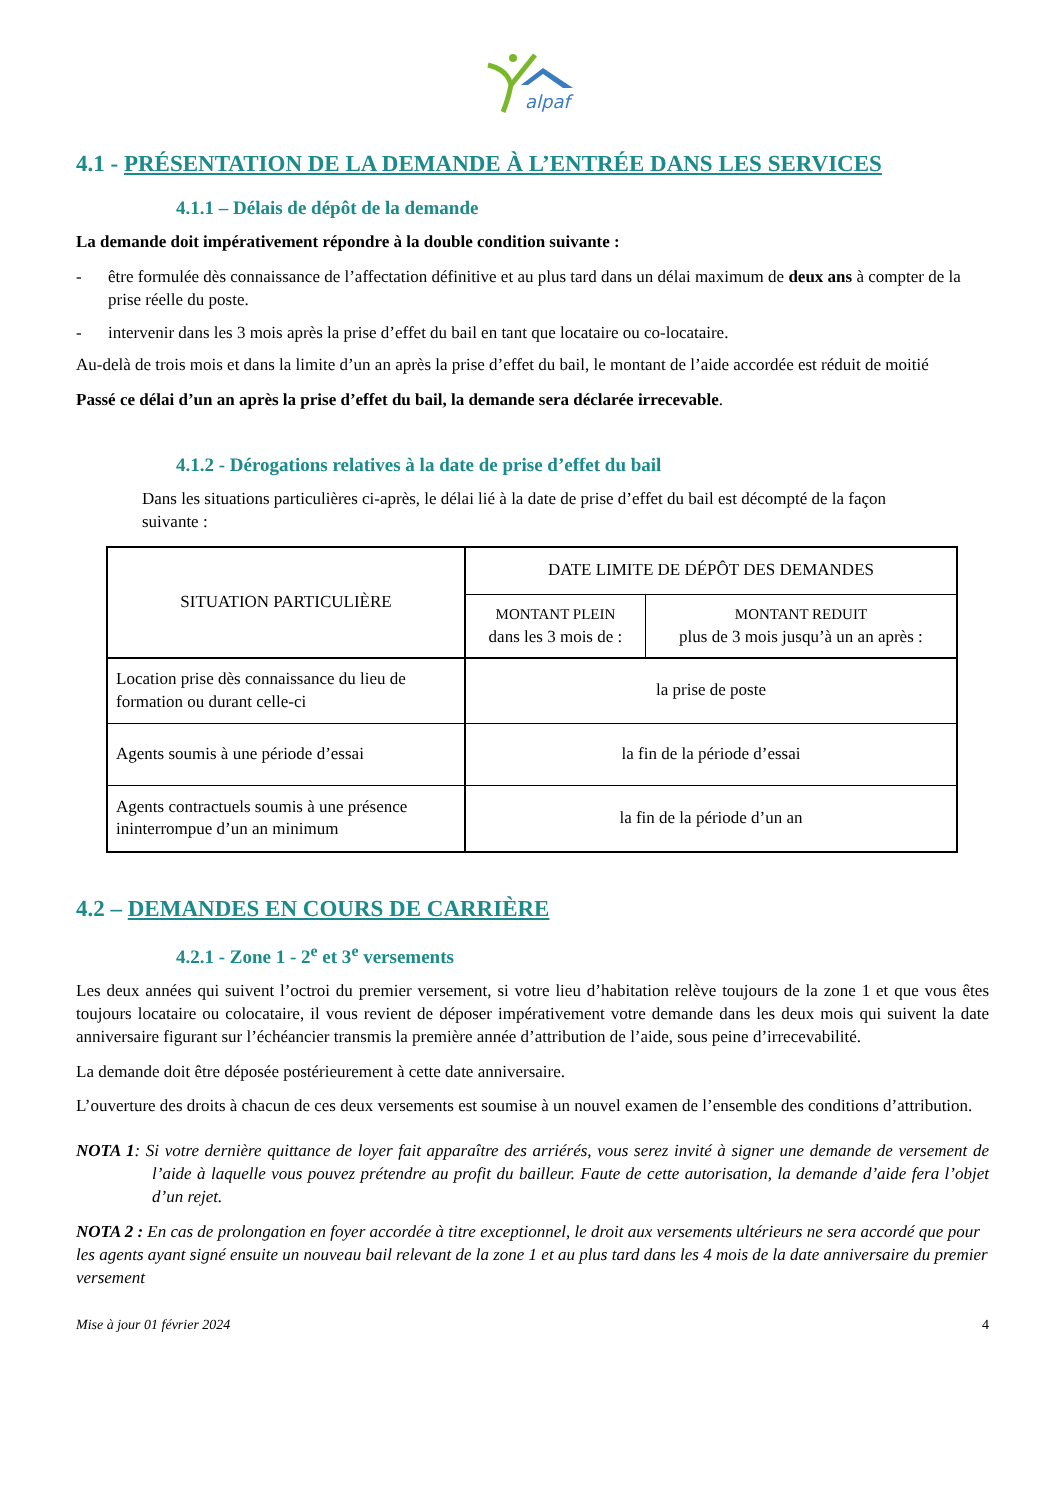alpaf
4.1 - PRÉSENTATION DE LA DEMANDE À L’ENTRÉE DANS LES SERVICES
4.1.1 – Délais de dépôt de la demande
La demande doit impérativement répondre à la double condition suivante :
- être formulée dès connaissance de l’affectation définitive et au plus tard dans un délai maximum de deux ans à compter de la prise réelle du poste.
- intervenir dans les 3 mois après la prise d’effet du bail en tant que locataire ou co-locataire.
Au-delà de trois mois et dans la limite d’un an après la prise d’effet du bail, le montant de l’aide accordée est réduit de moitié
Passé ce délai d’un an après la prise d’effet du bail, la demande sera déclarée irrecevable.
4.1.2 - Dérogations relatives à la date de prise d’effet du bail
Dans les situations particulières ci-après, le délai lié à la date de prise d’effet du bail est décompté de la façon suivante :
| SITUATION PARTICULIÈRE | DATE LIMITE DE DÉPÔT DES DEMANDES | |
| --- | --- | --- |
| | MONTANT PLEIN dans les 3 mois de : | MONTANT REDUIT plus de 3 mois jusqu’à un an après : |
| Location prise dès connaissance du lieu de formation ou durant celle-ci | la prise de poste | |
| Agents soumis à une période d’essai | la fin de la période d’essai | |
| Agents contractuels soumis à une présence ininterrompue d’un an minimum | la fin de la période d’un an | |
4.2 – DEMANDES EN COURS DE CARRIÈRE
4.2.1 - Zone 1 - 2<sup>e</sup> et 3<sup>e</sup> versements
Les deux années qui suivent l’octroi du premier versement, si votre lieu d’habitation relève toujours de la zone 1 et que vous êtes toujours locataire ou colocataire, il vous revient de déposer impérativement votre demande dans les deux mois qui suivent la date anniversaire figurant sur l’échéancier transmis la première année d’attribution de l’aide, sous peine d’irrecevabilité.
La demande doit être déposée postérieurement à cette date anniversaire.
L’ouverture des droits à chacun de ces deux versements est soumise à un nouvel examen de l’ensemble des conditions d’attribution.
NOTA 1: Si votre dernière quittance de loyer fait apparaître des arriérés, vous serez invité à signer une demande de versement de l’aide à laquelle vous pouvez prétendre au profit du bailleur. Faute de cette autorisation, la demande d’aide fera l’objet d’un rejet.
NOTA 2 : En cas de prolongation en foyer accordée à titre exceptionnel, le droit aux versements ultérieurs ne sera accordé que pour les agents ayant signé ensuite un nouveau bail relevant de la zone 1 et au plus tard dans les 4 mois de la date anniversaire du premier versement
Mise à jour 01 février 2024 4